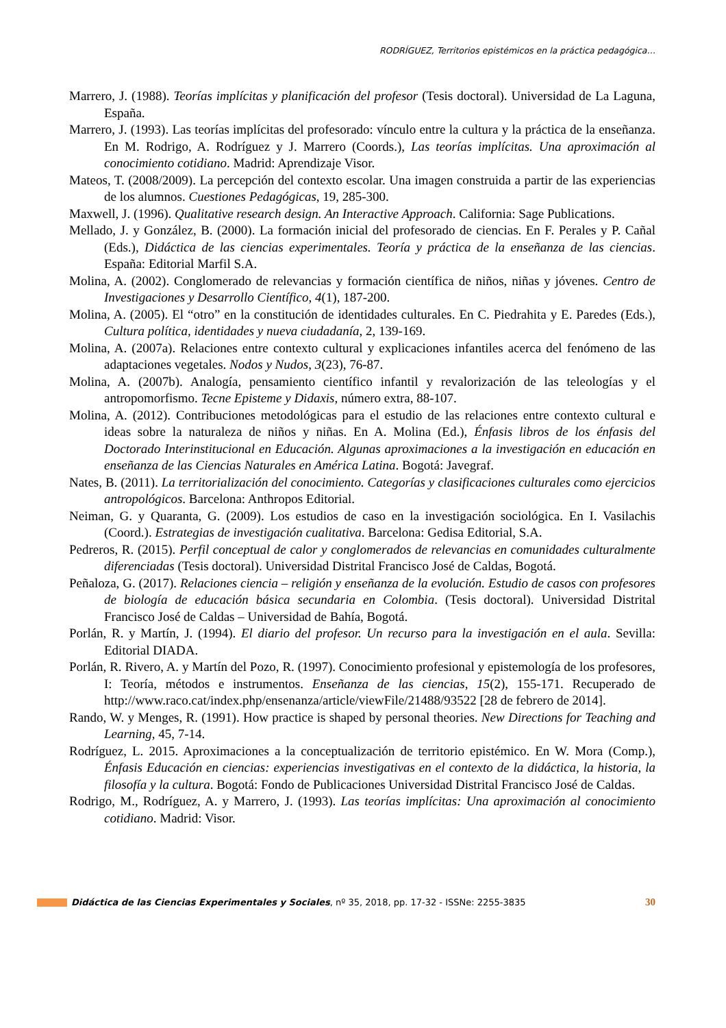RODRÍGUEZ, Territorios epistémicos en la práctica pedagógica…
Marrero, J. (1988). Teorías implícitas y planificación del profesor (Tesis doctoral). Universidad de La Laguna, España.
Marrero, J. (1993). Las teorías implícitas del profesorado: vínculo entre la cultura y la práctica de la enseñanza. En M. Rodrigo, A. Rodríguez y J. Marrero (Coords.), Las teorías implícitas. Una aproximación al conocimiento cotidiano. Madrid: Aprendizaje Visor.
Mateos, T. (2008/2009). La percepción del contexto escolar. Una imagen construida a partir de las experiencias de los alumnos. Cuestiones Pedagógicas, 19, 285-300.
Maxwell, J. (1996). Qualitative research design. An Interactive Approach. California: Sage Publications.
Mellado, J. y González, B. (2000). La formación inicial del profesorado de ciencias. En F. Perales y P. Cañal (Eds.), Didáctica de las ciencias experimentales. Teoría y práctica de la enseñanza de las ciencias. España: Editorial Marfil S.A.
Molina, A. (2002). Conglomerado de relevancias y formación científica de niños, niñas y jóvenes. Centro de Investigaciones y Desarrollo Científico, 4(1), 187-200.
Molina, A. (2005). El “otro” en la constitución de identidades culturales. En C. Piedrahita y E. Paredes (Eds.), Cultura política, identidades y nueva ciudadanía, 2, 139-169.
Molina, A. (2007a). Relaciones entre contexto cultural y explicaciones infantiles acerca del fenómeno de las adaptaciones vegetales. Nodos y Nudos, 3(23), 76-87.
Molina, A. (2007b). Analogía, pensamiento científico infantil y revalorización de las teleologías y el antropomorfismo. Tecne Episteme y Didaxis, número extra, 88-107.
Molina, A. (2012). Contribuciones metodológicas para el estudio de las relaciones entre contexto cultural e ideas sobre la naturaleza de niños y niñas. En A. Molina (Ed.), Énfasis libros de los énfasis del Doctorado Interinstitucional en Educación. Algunas aproximaciones a la investigación en educación en enseñanza de las Ciencias Naturales en América Latina. Bogotá: Javegraf.
Nates, B. (2011). La territorialización del conocimiento. Categorías y clasificaciones culturales como ejercicios antropológicos. Barcelona: Anthropos Editorial.
Neiman, G. y Quaranta, G. (2009). Los estudios de caso en la investigación sociológica. En I. Vasilachis (Coord.). Estrategias de investigación cualitativa. Barcelona: Gedisa Editorial, S.A.
Pedreros, R. (2015). Perfil conceptual de calor y conglomerados de relevancias en comunidades culturalmente diferenciadas (Tesis doctoral). Universidad Distrital Francisco José de Caldas, Bogotá.
Peñaloza, G. (2017). Relaciones ciencia – religión y enseñanza de la evolución. Estudio de casos con profesores de biología de educación básica secundaria en Colombia. (Tesis doctoral). Universidad Distrital Francisco José de Caldas – Universidad de Bahía, Bogotá.
Porlán, R. y Martín, J. (1994). El diario del profesor. Un recurso para la investigación en el aula. Sevilla: Editorial DIADA.
Porlán, R. Rivero, A. y Martín del Pozo, R. (1997). Conocimiento profesional y epistemología de los profesores, I: Teoría, métodos e instrumentos. Enseñanza de las ciencias, 15(2), 155-171. Recuperado de http://www.raco.cat/index.php/ensenanza/article/viewFile/21488/93522 [28 de febrero de 2014].
Rando, W. y Menges, R. (1991). How practice is shaped by personal theories. New Directions for Teaching and Learning, 45, 7-14.
Rodríguez, L. 2015. Aproximaciones a la conceptualización de territorio epistémico. En W. Mora (Comp.), Énfasis Educación en ciencias: experiencias investigativas en el contexto de la didáctica, la historia, la filosofía y la cultura. Bogotá: Fondo de Publicaciones Universidad Distrital Francisco José de Caldas.
Rodrigo, M., Rodríguez, A. y Marrero, J. (1993). Las teorías implícitas: Una aproximación al conocimiento cotidiano. Madrid: Visor.
Didáctica de las Ciencias Experimentales y Sociales, nº 35, 2018, pp. 17-32 - ISSNe: 2255-3835 30